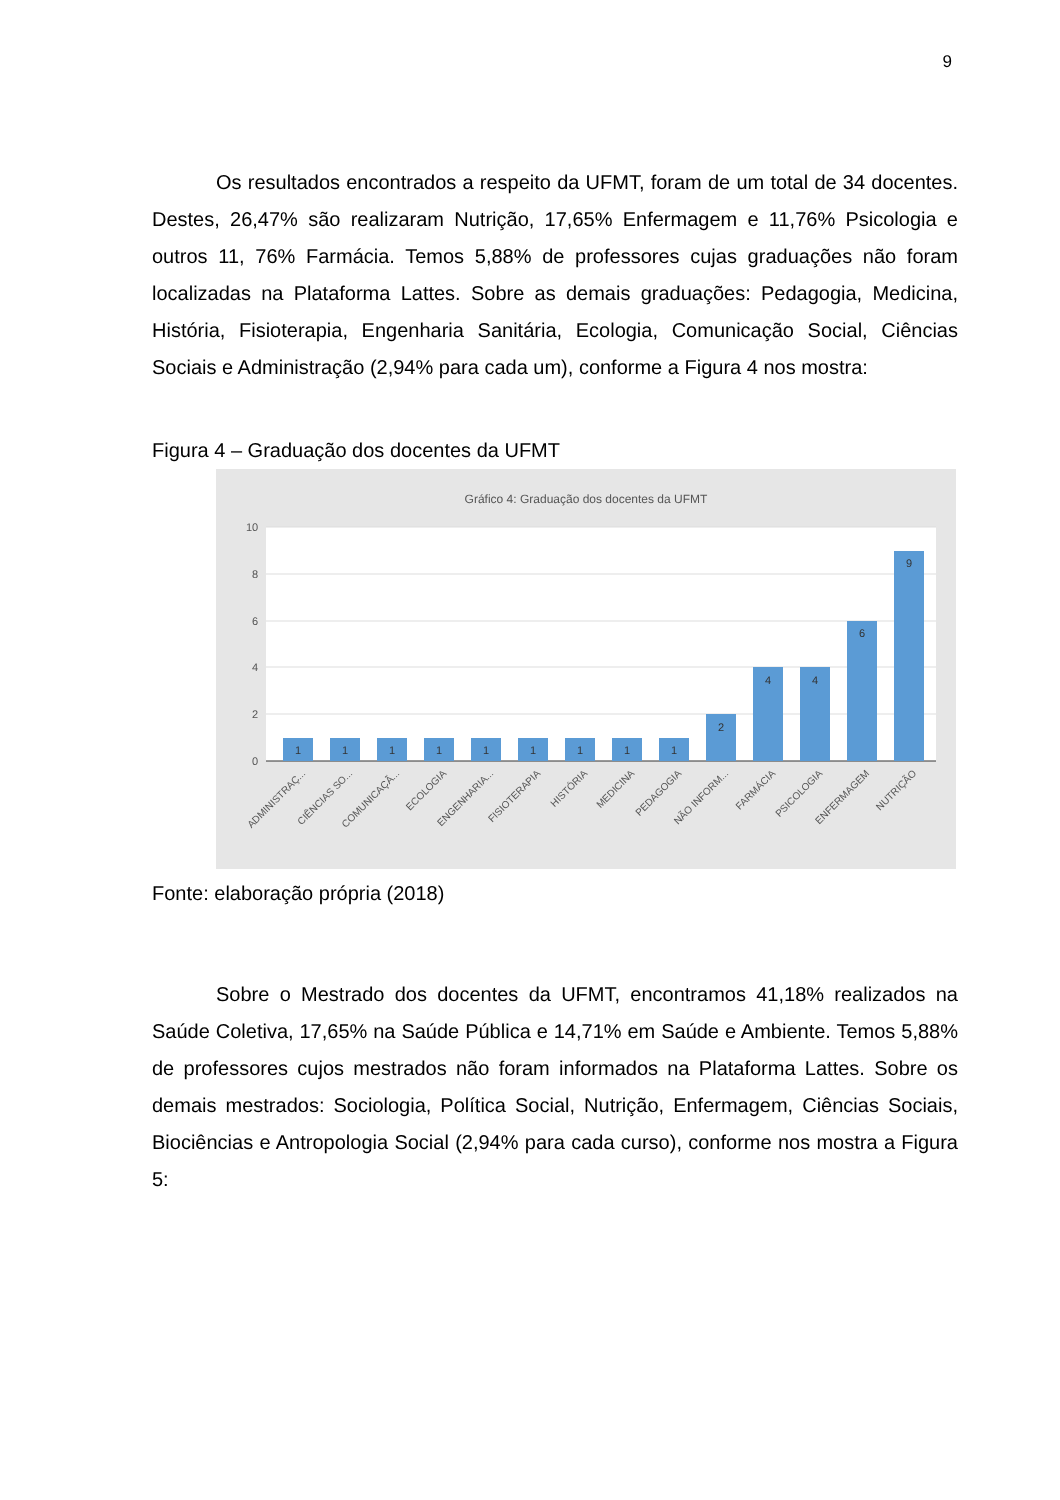9
Os resultados encontrados a respeito da UFMT, foram de um total de 34 docentes. Destes, 26,47% são realizaram Nutrição, 17,65% Enfermagem e 11,76% Psicologia e outros 11, 76% Farmácia. Temos 5,88% de professores cujas graduações não foram localizadas na Plataforma Lattes. Sobre as demais graduações: Pedagogia, Medicina, História, Fisioterapia, Engenharia Sanitária, Ecologia, Comunicação Social, Ciências Sociais e Administração (2,94% para cada um), conforme a Figura 4 nos mostra:
Figura 4 – Graduação dos docentes da UFMT
Gráfico 4: Graduação dos docentes da UFMT
10
8
6
4
2
0
1
1
1
1
1
1
1
1
1
2
4
4
6
9
ADMINISTRAÇ...
CIÊNCIAS SO...
COMUNICAÇÃ...
ECOLOGIA
ENGENHARIA...
FISIOTERAPIA
HISTÓRIA
MEDICINA
PEDAGOGIA
NÃO INFORM...
FARMÁCIA
PSICOLOGIA
ENFERMAGEM
NUTRIÇÃO
Fonte: elaboração própria (2018)
Sobre o Mestrado dos docentes da UFMT, encontramos 41,18% realizados na Saúde Coletiva, 17,65% na Saúde Pública e 14,71% em Saúde e Ambiente. Temos 5,88% de professores cujos mestrados não foram informados na Plataforma Lattes. Sobre os demais mestrados: Sociologia, Política Social, Nutrição, Enfermagem, Ciências Sociais, Biociências e Antropologia Social (2,94% para cada curso), conforme nos mostra a Figura 5: